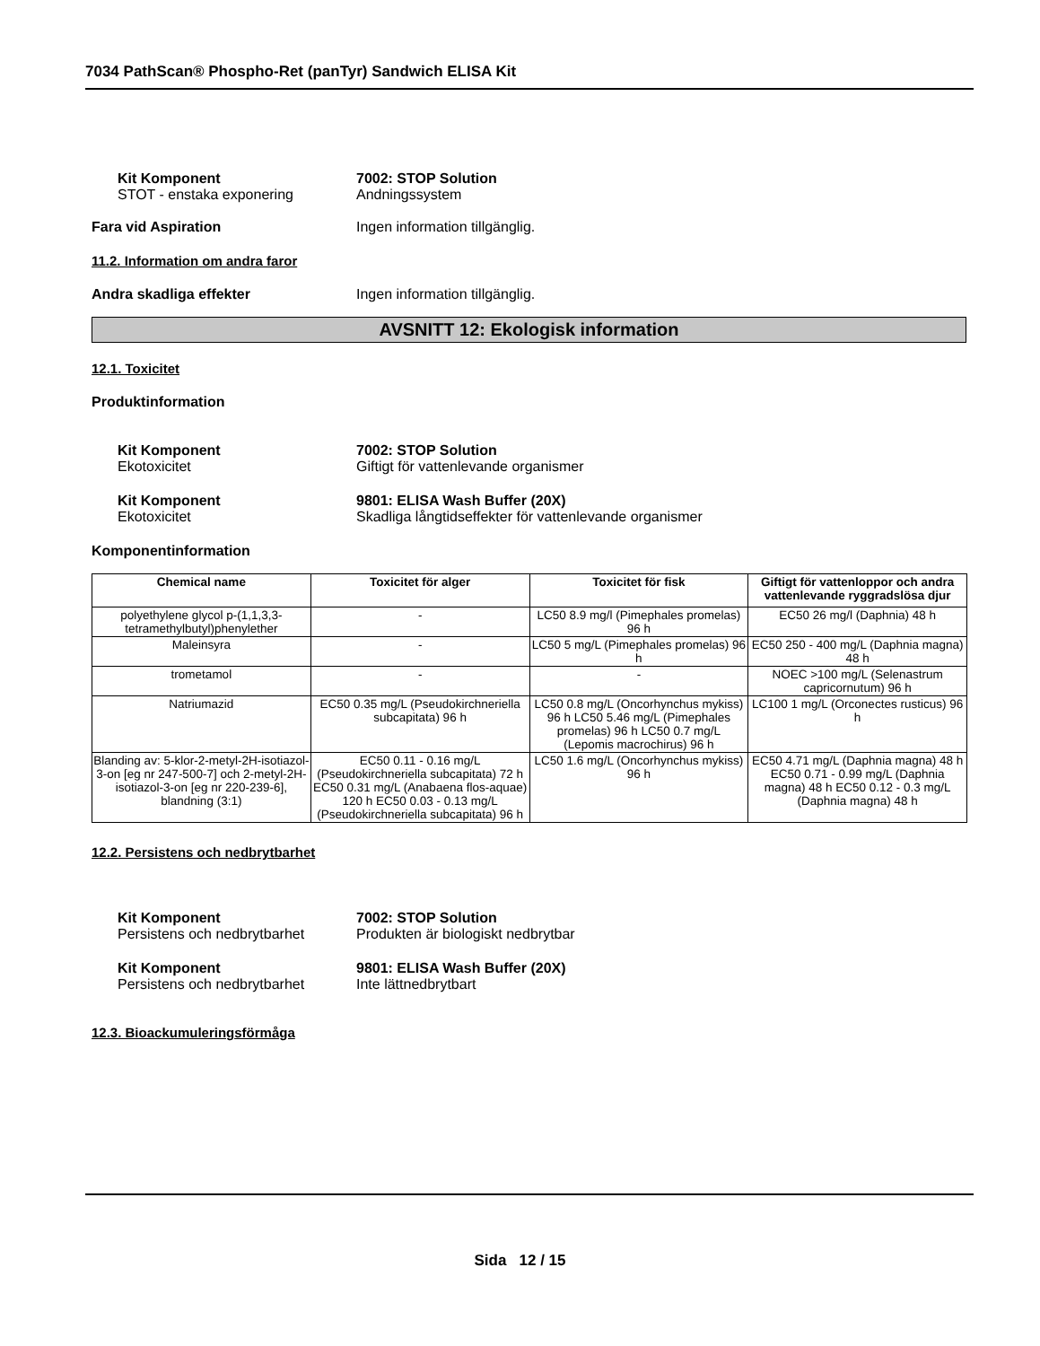7034 PathScan® Phospho-Ret (panTyr) Sandwich ELISA Kit
Kit Komponent
STOT - enstaka exponering
7002: STOP Solution
Andningssystem
Fara vid Aspiration Ingen information tillgänglig.
11.2. Information om andra faror
Andra skadliga effekter Ingen information tillgänglig.
AVSNITT 12: Ekologisk information
12.1. Toxicitet
Produktinformation
Kit Komponent
Ekotoxicitet
7002: STOP Solution
Giftigt för vattenlevande organismer
Kit Komponent
Ekotoxicitet
9801: ELISA Wash Buffer (20X)
Skadliga långtidseffekter för vattenlevande organismer
Komponentinformation
| Chemical name | Toxicitet för alger | Toxicitet för fisk | Giftigt för vattenloppor och andra vattenlevande ryggradslösa djur |
| --- | --- | --- | --- |
| polyethylene glycol p-(1,1,3,3-tetramethylbutyl)phenylether | - | LC50 8.9 mg/l (Pimephales promelas) 96 h | EC50 26 mg/l (Daphnia) 48 h |
| Maleinsyra | - | LC50 5 mg/L (Pimephales promelas) 96 h | EC50 250 - 400 mg/L (Daphnia magna) 48 h |
| trometamol | - | - | NOEC >100 mg/L (Selenastrum capricornutum) 96 h |
| Natriumazid | EC50 0.35 mg/L (Pseudokirchneriella subcapitata) 96 h | LC50 0.8 mg/L (Oncorhynchus mykiss) 96 h LC50 5.46 mg/L (Pimephales promelas) 96 h LC50 0.7 mg/L (Lepomis macrochirus) 96 h | LC100 1 mg/L (Orconectes rusticus) 96 h |
| Blanding av: 5-klor-2-metyl-2H-isotiazol-3-on [eg nr 247-500-7] och 2-metyl-2H-isotiazol-3-on [eg nr 220-239-6], blandning (3:1) | EC50 0.11 - 0.16 mg/L (Pseudokirchneriella subcapitata) 72 h EC50 0.31 mg/L (Anabaena flos-aquae) 120 h EC50 0.03 - 0.13 mg/L (Pseudokirchneriella subcapitata) 96 h | LC50 1.6 mg/L (Oncorhynchus mykiss) 96 h | EC50 4.71 mg/L (Daphnia magna) 48 h EC50 0.71 - 0.99 mg/L (Daphnia magna) 48 h EC50 0.12 - 0.3 mg/L (Daphnia magna) 48 h |
12.2. Persistens och nedbrytbarhet
Kit Komponent
Persistens och nedbrytbarhet
7002: STOP Solution
Produkten är biologiskt nedbrytbar
Kit Komponent
Persistens och nedbrytbarhet
9801: ELISA Wash Buffer (20X)
Inte lättnedbrytbart
12.3. Bioackumuleringsförmåga
Sida 12 / 15